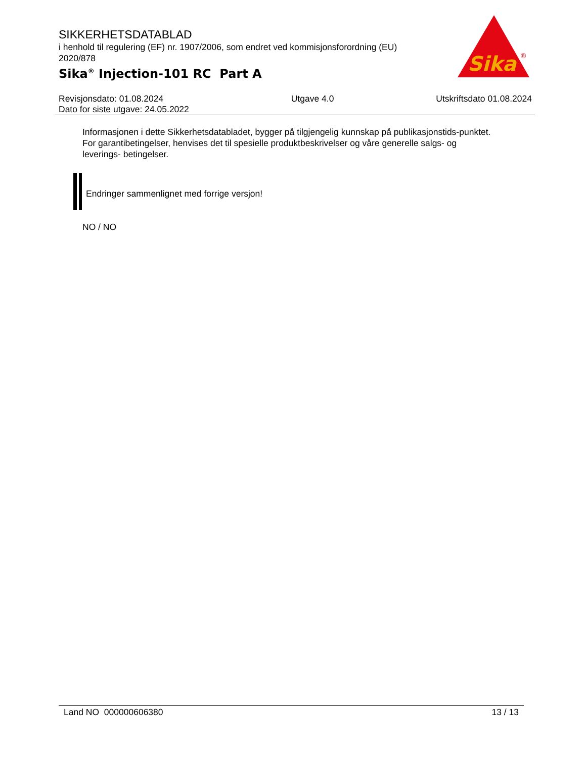SIKKERHETSDATABLAD
i henhold til regulering (EF) nr. 1907/2006, som endret ved kommisjonsforordning (EU) 2020/878
Sika<sup>®</sup> Injection-101 RC Part A
Sika
®
Revisjonsdato: 01.08.2024
Dato for siste utgave: 24.05.2022
Utgave 4.0 Utskriftsdato 01.08.2024
Informasjonen i dette Sikkerhetsdatabladet, bygger på tilgjengelig kunnskap på publikasjonstids-punktet. For garantibetingelser, henvises det til spesielle produktbeskrivelser og våre generelle salgs- og leverings- betingelser.
Endringer sammenlignet med forrige versjon!
NO / NO
Land NO 000000606380 13 / 13